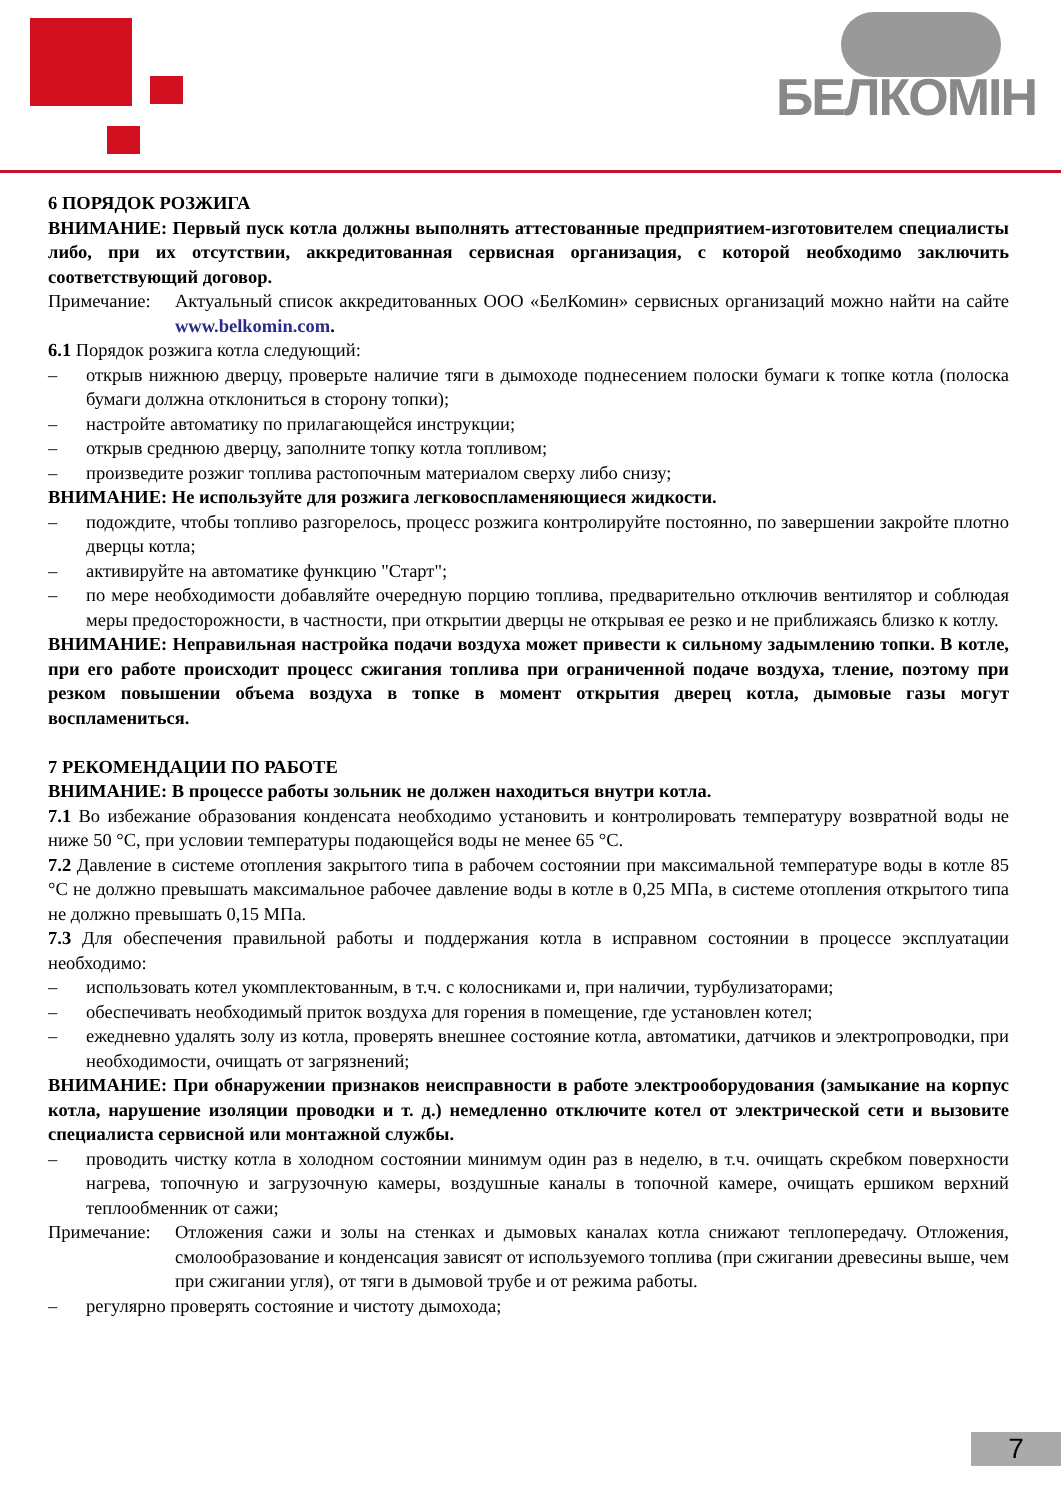БЕЛКОМІН
6 ПОРЯДОК РОЗЖИГА
ВНИМАНИЕ: Первый пуск котла должны выполнять аттестованные предприятием-изготовителем специалисты либо, при их отсутствии, аккредитованная сервисная организация, с которой необходимо заключить соответствующий договор.
Примечание: Актуальный список аккредитованных ООО «БелКомин» сервисных организаций можно найти на сайте www.belkomin.com.
6.1 Порядок розжига котла следующий:
– открыв нижнюю дверцу, проверьте наличие тяги в дымоходе поднесением полоски бумаги к топке котла (полоска бумаги должна отклониться в сторону топки);
– настройте автоматику по прилагающейся инструкции;
– открыв среднюю дверцу, заполните топку котла топливом;
– произведите розжиг топлива растопочным материалом сверху либо снизу;
ВНИМАНИЕ: Не используйте для розжига легковоспламеняющиеся жидкости.
– подождите, чтобы топливо разгорелось, процесс розжига контролируйте постоянно, по завершении закройте плотно дверцы котла;
– активируйте на автоматике функцию "Старт";
– по мере необходимости добавляйте очередную порцию топлива, предварительно отключив вентилятор и соблюдая меры предосторожности, в частности, при открытии дверцы не открывая ее резко и не приближаясь близко к котлу.
ВНИМАНИЕ: Неправильная настройка подачи воздуха может привести к сильному задымлению топки. В котле, при его работе происходит процесс сжигания топлива при ограниченной подаче воздуха, тление, поэтому при резком повышении объема воздуха в топке в момент открытия дверец котла, дымовые газы могут воспламениться.
7 РЕКОМЕНДАЦИИ ПО РАБОТЕ
ВНИМАНИЕ: В процессе работы зольник не должен находиться внутри котла.
7.1 Во избежание образования конденсата необходимо установить и контролировать температуру возвратной воды не ниже 50 °С, при условии температуры подающейся воды не менее 65 °С.
7.2 Давление в системе отопления закрытого типа в рабочем состоянии при максимальной температуре воды в котле 85 °С не должно превышать максимальное рабочее давление воды в котле в 0,25 МПа, в системе отопления открытого типа не должно превышать 0,15 МПа.
7.3 Для обеспечения правильной работы и поддержания котла в исправном состоянии в процессе эксплуатации необходимо:
– использовать котел укомплектованным, в т.ч. с колосниками и, при наличии, турбулизаторами;
– обеспечивать необходимый приток воздуха для горения в помещение, где установлен котел;
– ежедневно удалять золу из котла, проверять внешнее состояние котла, автоматики, датчиков и электропроводки, при необходимости, очищать от загрязнений;
ВНИМАНИЕ: При обнаружении признаков неисправности в работе электрооборудования (замыкание на корпус котла, нарушение изоляции проводки и т. д.) немедленно отключите котел от электрической сети и вызовите специалиста сервисной или монтажной службы.
– проводить чистку котла в холодном состоянии минимум один раз в неделю, в т.ч. очищать скребком поверхности нагрева, топочную и загрузочную камеры, воздушные каналы в топочной камере, очищать ершиком верхний теплообменник от сажи;
Примечание: Отложения сажи и золы на стенках и дымовых каналах котла снижают теплопередачу. Отложения, смолообразование и конденсация зависят от используемого топлива (при сжигании древесины выше, чем при сжигании угля), от тяги в дымовой трубе и от режима работы.
– регулярно проверять состояние и чистоту дымохода;
7